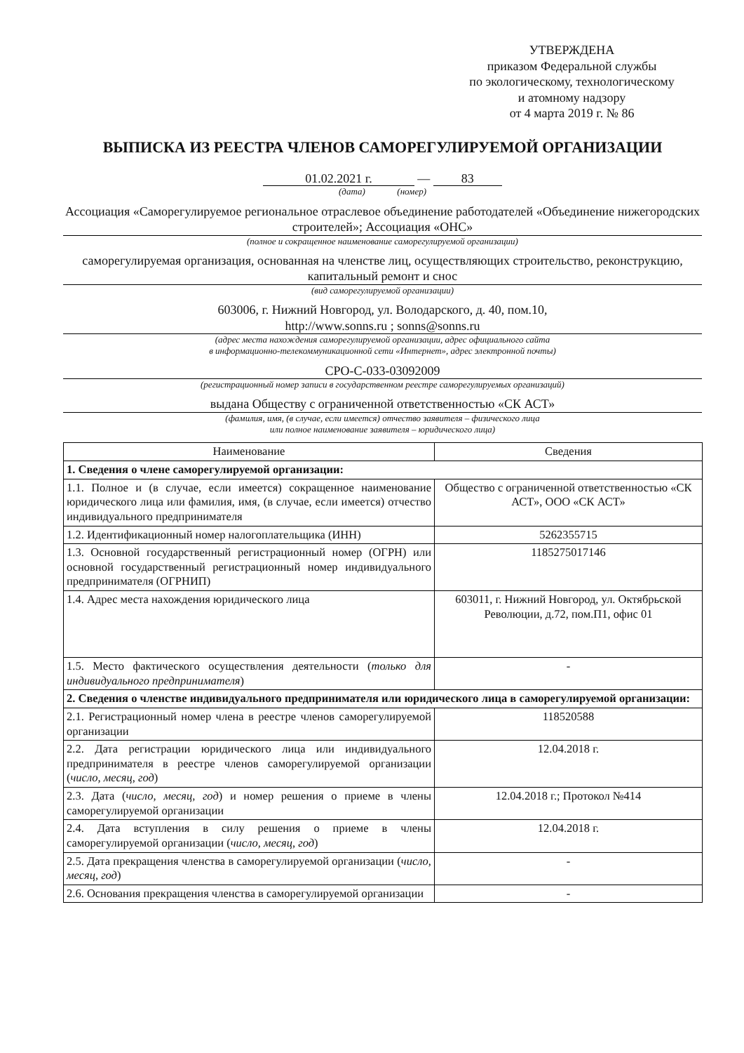УТВЕРЖДЕНА
приказом Федеральной службы
по экологическому, технологическому
и атомному надзору
от 4 марта 2019 г. № 86
ВЫПИСКА ИЗ РЕЕСТРА ЧЛЕНОВ САМОРЕГУЛИРУЕМОЙ ОРГАНИЗАЦИИ
01.02.2021 г. — 83
(дата) (номер)
Ассоциация «Саморегулируемое региональное отраслевое объединение работодателей «Объединение нижегородских строителей»; Ассоциация «ОНС»
(полное и сокращенное наименование саморегулируемой организации)
саморегулируемая организация, основанная на членстве лиц, осуществляющих строительство, реконструкцию, капитальный ремонт и снос
(вид саморегулируемой организации)
603006, г. Нижний Новгород, ул. Володарского, д. 40, пом.10,
http://www.sonns.ru ; sonns@sonns.ru
(адрес места нахождения саморегулируемой организации, адрес официального сайта
в информационно-телекоммуникационной сети «Интернет», адрес электронной почты)
СРО-С-033-03092009
(регистрационный номер записи в государственном реестре саморегулируемых организаций)
выдана Обществу с ограниченной ответственностью «СК АСТ»
(фамилия, имя, (в случае, если имеется) отчество заявителя – физического лица
или полное наименование заявителя – юридического лица)
| Наименование | Сведения |
| --- | --- |
| 1. Сведения о члене саморегулируемой организации: | |
| 1.1. Полное и (в случае, если имеется) сокращенное наименование юридического лица или фамилия, имя, (в случае, если имеется) отчество индивидуального предпринимателя | Общество с ограниченной ответственностью «СК АСТ», ООО «СК АСТ» |
| 1.2. Идентификационный номер налогоплательщика (ИНН) | 5262355715 |
| 1.3. Основной государственный регистрационный номер (ОГРН) или основной государственный регистрационный номер индивидуального предпринимателя (ОГРНИП) | 1185275017146 |
| 1.4. Адрес места нахождения юридического лица | 603011, г. Нижний Новгород, ул. Октябрьской Революции, д.72, пом.П1, офис 01 |
| 1.5. Место фактического осуществления деятельности ( только для индивидуального предпринимателя ) | - |
| 2. Сведения о членстве индивидуального предпринимателя или юридического лица в саморегулируемой организации: | |
| 2.1. Регистрационный номер члена в реестре членов саморегулируемой организации | 118520588 |
| 2.2. Дата регистрации юридического лица или индивидуального предпринимателя в реестре членов саморегулируемой организации ( число, месяц, год ) | 12.04.2018 г. |
| 2.3. Дата ( число, месяц, год ) и номер решения о приеме в члены саморегулируемой организации | 12.04.2018 г.; Протокол №414 |
| 2.4. Дата вступления в силу решения о приеме в члены саморегулируемой организации ( число, месяц, год ) | 12.04.2018 г. |
| 2.5. Дата прекращения членства в саморегулируемой организации ( число, месяц, год ) | - |
| 2.6. Основания прекращения членства в саморегулируемой организации | - |